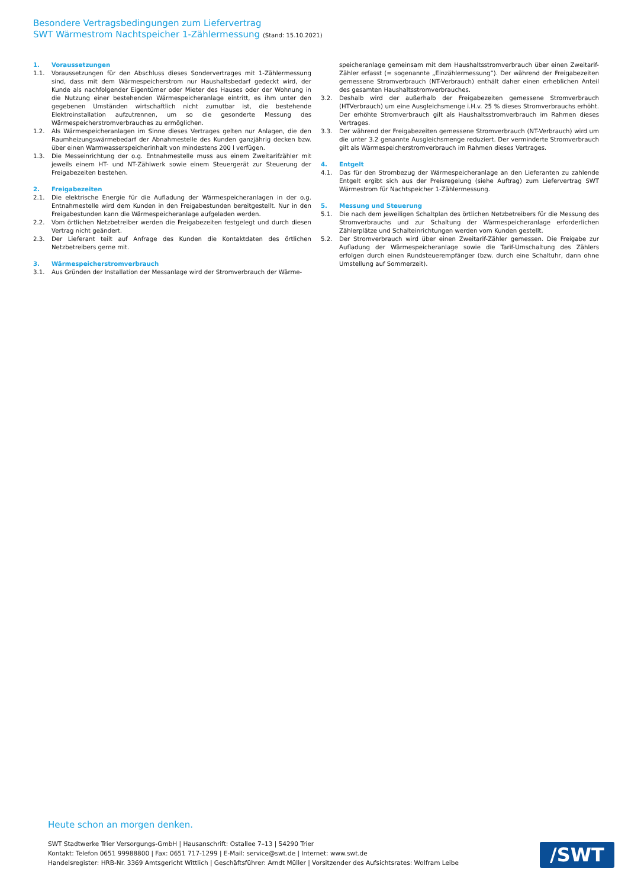Besondere Vertragsbedingungen zum Liefervertrag
SWT Wärmestrom Nachtspeicher 1-Zählermessung (Stand: 15.10.2021)
1. Voraussetzungen
1.1. Voraussetzungen für den Abschluss dieses Sondervertrages mit 1-Zählermessung sind, dass mit dem Wärmespeicherstrom nur Haushaltsbedarf gedeckt wird, der Kunde als nachfolgender Eigentümer oder Mieter des Hauses oder der Wohnung in die Nutzung einer bestehenden Wärmespeicheranlage eintritt, es ihm unter den gegebenen Umständen wirtschaftlich nicht zumutbar ist, die bestehende Elektroinstallation aufzutrennen, um so die gesonderte Messung des Wärmespeicherstromverbrauches zu ermöglichen.
1.2. Als Wärmespeicheranlagen im Sinne dieses Vertrages gelten nur Anlagen, die den Raumheizungswärmebedarf der Abnahmestelle des Kunden ganzjährig decken bzw. über einen Warmwasserspeicherinhalt von mindestens 200 l verfügen.
1.3. Die Messeinrichtung der o.g. Entnahmestelle muss aus einem Zweitarifzähler mit jeweils einem HT- und NT-Zählwerk sowie einem Steuergerät zur Steuerung der Freigabezeiten bestehen.
2. Freigabezeiten
2.1. Die elektrische Energie für die Aufladung der Wärmespeicheranlagen in der o.g. Entnahmestelle wird dem Kunden in den Freigabestunden bereitgestellt. Nur in den Freigabestunden kann die Wärmespeicheranlage aufgeladen werden.
2.2. Vom örtlichen Netzbetreiber werden die Freigabezeiten festgelegt und durch diesen Vertrag nicht geändert.
2.3. Der Lieferant teilt auf Anfrage des Kunden die Kontaktdaten des örtlichen Netzbetreibers gerne mit.
3. Wärmespeicherstromverbrauch
3.1. Aus Gründen der Installation der Messanlage wird der Stromverbrauch der Wärme-
speicheranlage gemeinsam mit dem Haushaltsstromverbrauch über einen Zweitarif-Zähler erfasst (= sogenannte „Einzählermessung“). Der während der Freigabezeiten gemessene Stromverbrauch (NT-Verbrauch) enthält daher einen erheblichen Anteil des gesamten Haushaltsstromverbrauches.
3.2. Deshalb wird der außerhalb der Freigabezeiten gemessene Stromverbrauch (HTVerbrauch) um eine Ausgleichsmenge i.H.v. 25 % dieses Stromverbrauchs erhöht. Der erhöhte Stromverbrauch gilt als Haushaltsstromverbrauch im Rahmen dieses Vertrages.
3.3. Der während der Freigabezeiten gemessene Stromverbrauch (NT-Verbrauch) wird um die unter 3.2 genannte Ausgleichsmenge reduziert. Der verminderte Stromverbrauch gilt als Wärmespeicherstromverbrauch im Rahmen dieses Vertrages.
4. Entgelt
4.1. Das für den Strombezug der Wärmespeicheranlage an den Lieferanten zu zahlende Entgelt ergibt sich aus der Preisregelung (siehe Auftrag) zum Liefervertrag SWT Wärmestrom für Nachtspeicher 1-Zählermessung.
5. Messung und Steuerung
5.1. Die nach dem jeweiligen Schaltplan des örtlichen Netzbetreibers für die Messung des Stromverbrauchs und zur Schaltung der Wärmespeicheranlage erforderlichen Zählerplätze und Schalteinrichtungen werden vom Kunden gestellt.
5.2. Der Stromverbrauch wird über einen Zweitarif-Zähler gemessen. Die Freigabe zur Aufladung der Wärmespeicheranlage sowie die Tarif-Umschaltung des Zählers erfolgen durch einen Rundsteuerempfänger (bzw. durch eine Schaltuhr, dann ohne Umstellung auf Sommerzeit).
Heute schon an morgen denken.
SWT Stadtwerke Trier Versorgungs-GmbH | Hausanschrift: Ostallee 7–13 | 54290 Trier
Kontakt: Telefon 0651 99988800 | Fax: 0651 717-1299 | E-Mail: service@swt.de | Internet: www.swt.de
Handelsregister: HRB-Nr. 3369 Amtsgericht Wittlich | Geschäftsführer: Arndt Müller | Vorsitzender des Aufsichtsrates: Wolfram Leibe
/SWT